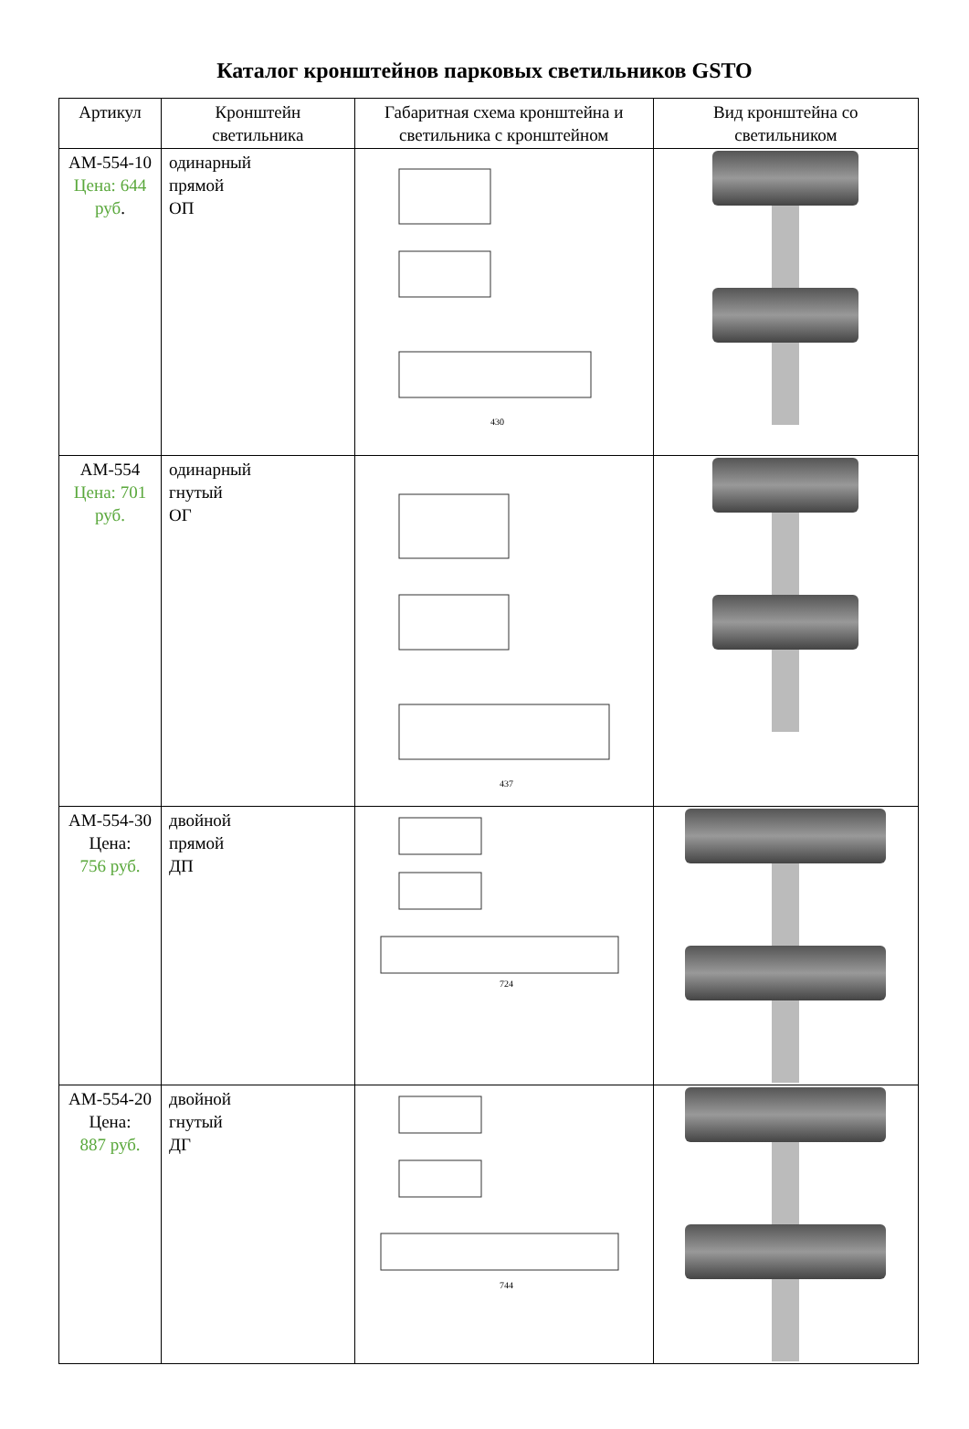Каталог кронштейнов парковых светильников GSTO
| Артикул | Кронштейн светильника | Габаритная схема кронштейна и светильника с кронштейном | Вид кронштейна со светильником |
| --- | --- | --- | --- |
| АМ-554-10 Цена: 644 руб . | одинарный прямой ОП | 430 | |
| АМ-554 Цена: 701 руб. | одинарный гнутый ОГ | 437 | |
| АМ-554-30 Цена: 756 руб. | двойной прямой ДП | 724 | |
| АМ-554-20 Цена: 887 руб. | двойной гнутый ДГ | 744 | |